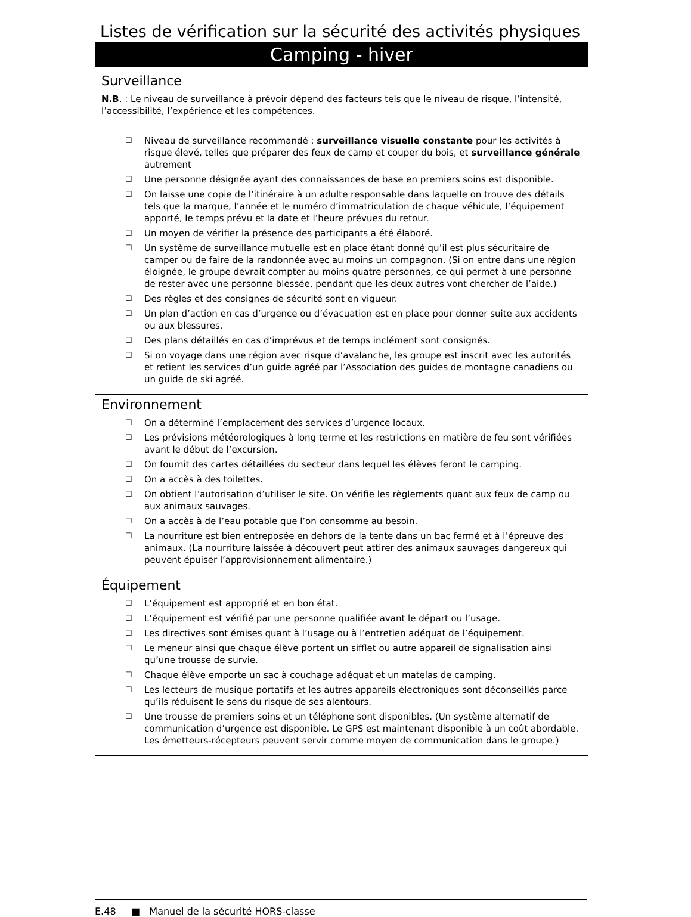Listes de vérification sur la sécurité des activités physiques
Camping - hiver
Surveillance
N.B. : Le niveau de surveillance à prévoir dépend des facteurs tels que le niveau de risque, l’intensité, l’accessibilité, l’expérience et les compétences.
☐ Niveau de surveillance recommandé : surveillance visuelle constante pour les activités à risque élevé, telles que préparer des feux de camp et couper du bois, et surveillance générale autrement
☐ Une personne désignée ayant des connaissances de base en premiers soins est disponible.
☐ On laisse une copie de l’itinéraire à un adulte responsable dans laquelle on trouve des détails tels que la marque, l’année et le numéro d’immatriculation de chaque véhicule, l’équipement apporté, le temps prévu et la date et l’heure prévues du retour.
☐ Un moyen de vérifier la présence des participants a été élaboré.
☐ Un système de surveillance mutuelle est en place étant donné qu’il est plus sécuritaire de camper ou de faire de la randonnée avec au moins un compagnon. (Si on entre dans une région éloignée, le groupe devrait compter au moins quatre personnes, ce qui permet à une personne de rester avec une personne blessée, pendant que les deux autres vont chercher de l’aide.)
☐ Des règles et des consignes de sécurité sont en vigueur.
☐ Un plan d’action en cas d’urgence ou d’évacuation est en place pour donner suite aux accidents ou aux blessures.
☐ Des plans détaillés en cas d’imprévus et de temps inclément sont consignés.
☐ Si on voyage dans une région avec risque d’avalanche, les groupe est inscrit avec les autorités et retient les services d’un guide agréé par l’Association des guides de montagne canadiens ou un guide de ski agréé.
Environnement
☐ On a déterminé l’emplacement des services d’urgence locaux.
☐ Les prévisions météorologiques à long terme et les restrictions en matière de feu sont vérifiées avant le début de l’excursion.
☐ On fournit des cartes détaillées du secteur dans lequel les élèves feront le camping.
☐ On a accès à des toilettes.
☐ On obtient l’autorisation d’utiliser le site. On vérifie les règlements quant aux feux de camp ou aux animaux sauvages.
☐ On a accès à de l’eau potable que l’on consomme au besoin.
☐ La nourriture est bien entreposée en dehors de la tente dans un bac fermé et à l’épreuve des animaux. (La nourriture laissée à découvert peut attirer des animaux sauvages dangereux qui peuvent épuiser l’approvisionnement alimentaire.)
Équipement
☐ L’équipement est approprié et en bon état.
☐ L’équipement est vérifié par une personne qualifiée avant le départ ou l’usage.
☐ Les directives sont émises quant à l’usage ou à l’entretien adéquat de l’équipement.
☐ Le meneur ainsi que chaque élève portent un sifflet ou autre appareil de signalisation ainsi qu’une trousse de survie.
☐ Chaque élève emporte un sac à couchage adéquat et un matelas de camping.
☐ Les lecteurs de musique portatifs et les autres appareils électroniques sont déconseillés parce qu’ils réduisent le sens du risque de ses alentours.
☐ Une trousse de premiers soins et un téléphone sont disponibles. (Un système alternatif de communication d’urgence est disponible. Le GPS est maintenant disponible à un coût abordable. Les émetteurs-récepteurs peuvent servir comme moyen de communication dans le groupe.)
E.48 ■ Manuel de la sécurité HORS-classe